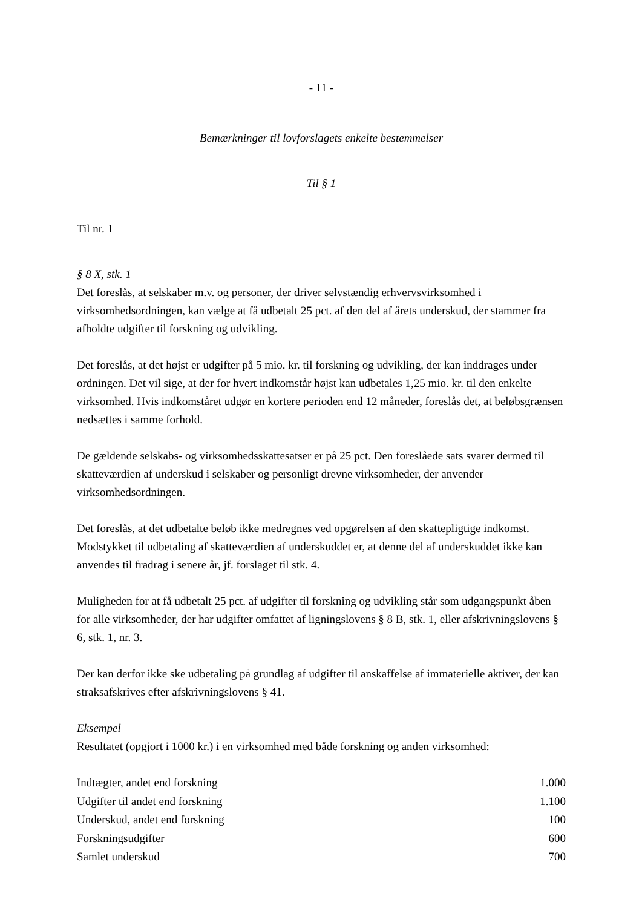- 11 -
Bemærkninger til lovforslagets enkelte bestemmelser
Til § 1
Til nr. 1
§ 8 X, stk. 1
Det foreslås, at selskaber m.v. og personer, der driver selvstændig erhvervsvirksomhed i virksomhedsordningen, kan vælge at få udbetalt 25 pct. af den del af årets underskud, der stammer fra afholdte udgifter til forskning og udvikling.
Det foreslås, at det højst er udgifter på 5 mio. kr. til forskning og udvikling, der kan inddrages under ordningen. Det vil sige, at der for hvert indkomstår højst kan udbetales 1,25 mio. kr. til den enkelte virksomhed. Hvis indkomståret udgør en kortere perioden end 12 måneder, foreslås det, at beløbsgrænsen nedsættes i samme forhold.
De gældende selskabs- og virksomhedsskattesatser er på 25 pct. Den foreslåede sats svarer dermed til skatteværdien af underskud i selskaber og personligt drevne virksomheder, der anvender virksomhedsordningen.
Det foreslås, at det udbetalte beløb ikke medregnes ved opgørelsen af den skattepligtige indkomst. Modstykket til udbetaling af skatteværdien af underskuddet er, at denne del af underskuddet ikke kan anvendes til fradrag i senere år, jf. forslaget til stk. 4.
Muligheden for at få udbetalt 25 pct. af udgifter til forskning og udvikling står som udgangspunkt åben for alle virksomheder, der har udgifter omfattet af ligningslovens § 8 B, stk. 1, eller afskrivningslovens § 6, stk. 1, nr. 3.
Der kan derfor ikke ske udbetaling på grundlag af udgifter til anskaffelse af immaterielle aktiver, der kan straksafskrives efter afskrivningslovens § 41.
Eksempel
Resultatet (opgjort i 1000 kr.) i en virksomhed med både forskning og anden virksomhed:
| Indtægter, andet end forskning | 1.000 |
| Udgifter til andet end forskning | 1.100 |
| Underskud, andet end forskning | 100 |
| Forskningsudgifter | 600 |
| Samlet underskud | 700 |